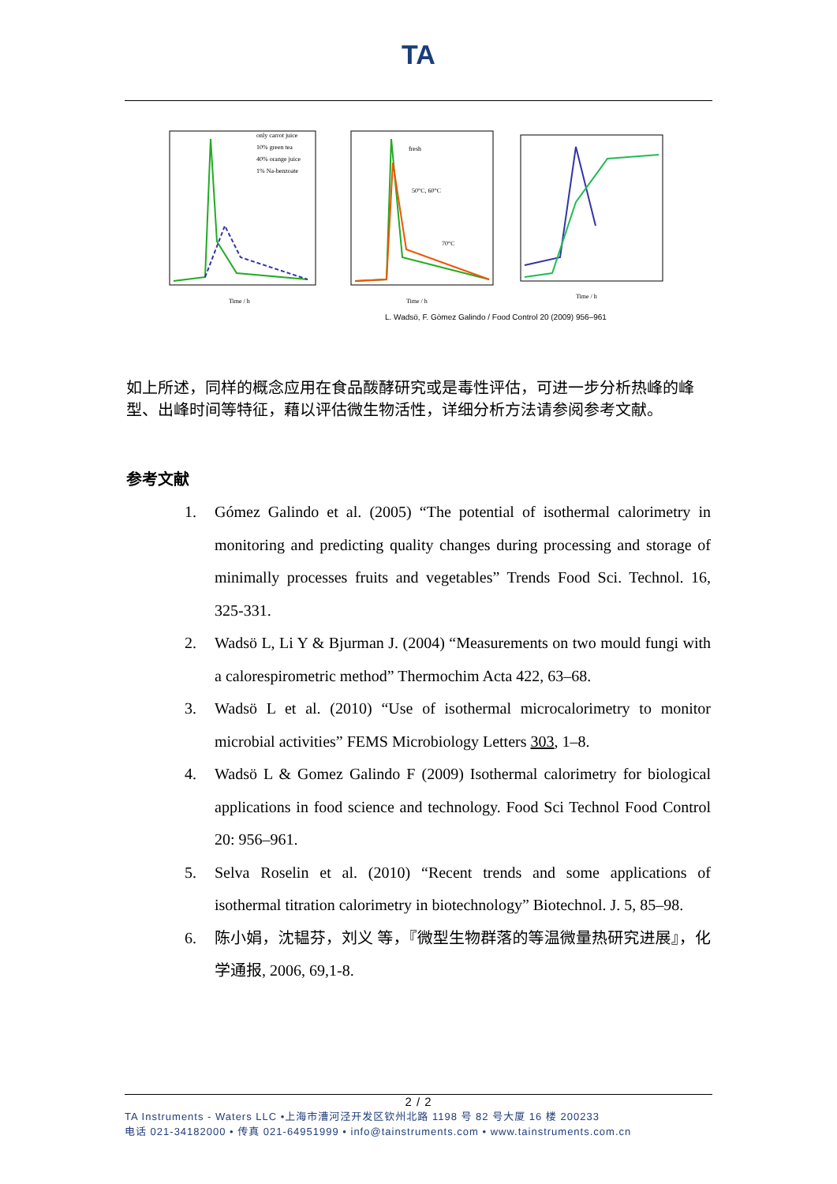TA
only carrot juice
10% green tea
40% orange juice
1% Na-benzoate
Time / h
fresh
50°C, 60°C
70°C
Time / h
Time / h
L. Wadsö, F. Gòmez Galindo / Food Control 20 (2009) 956–961
如上所述，同样的概念应用在食品酦酵研究或是毒性评估，可进一步分析热峰的峰型、出峰时间等特征，藉以评估微生物活性，详细分析方法请参阅参考文献。
参考文献
1. Gómez Galindo et al. (2005) “The potential of isothermal calorimetry in monitoring and predicting quality changes during processing and storage of minimally processes fruits and vegetables” Trends Food Sci. Technol. 16, 325-331.
2. Wadsö L, Li Y & Bjurman J. (2004) “Measurements on two mould fungi with a calorespirometric method” Thermochim Acta 422, 63–68.
3. Wadsö L et al. (2010) “Use of isothermal microcalorimetry to monitor microbial activities” FEMS Microbiology Letters 303, 1–8.
4. Wadsö L & Gomez Galindo F (2009) Isothermal calorimetry for biological applications in food science and technology. Food Sci Technol Food Control 20: 956–961.
5. Selva Roselin et al. (2010) “Recent trends and some applications of isothermal titration calorimetry in biotechnology” Biotechnol. J. 5, 85–98.
6. 陈小娟，沈韫芬，刘义 等，『微型生物群落的等温微量热研究进展』，化学通报, 2006, 69,1-8.
2 / 2
TA Instruments - Waters LLC •上海市漕河泾开发区钦州北路 1198 号 82 号大厦 16 楼 200233
电话 021-34182000 • 传真 021-64951999 • info@tainstruments.com • www.tainstruments.com.cn